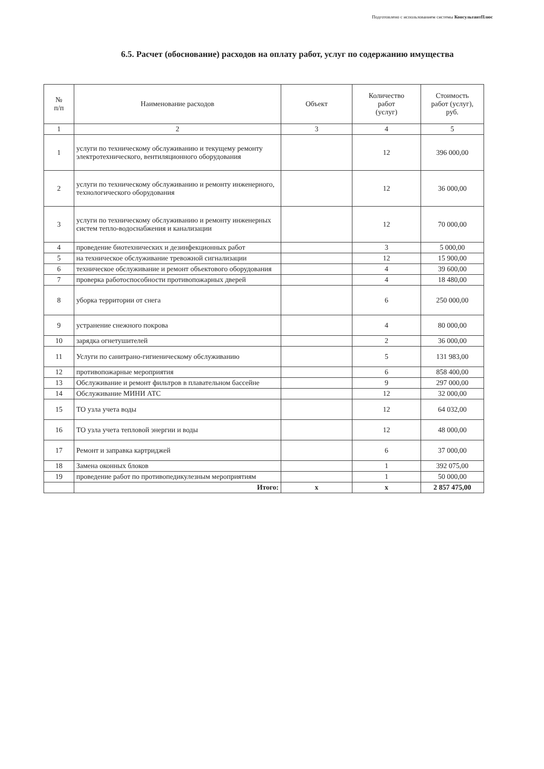Подготовлено с использованием системы КонсультантПлюс
6.5. Расчет (обоснование) расходов на оплату работ, услуг по содержанию имущества
| № п/п | Наименование расходов | Объект | Количество работ (услуг) | Стоимость работ (услуг), руб. |
| --- | --- | --- | --- | --- |
| 1 | 2 | 3 | 4 | 5 |
| 1 | услуги по техническому обслуживанию и текущему ремонту электротехнического, вентиляционного оборудования | | 12 | 396 000,00 |
| 2 | услуги по техническому обслуживанию и ремонту инженерного, технологического оборудования | | 12 | 36 000,00 |
| 3 | услуги по техническому обслуживанию и ремонту инженерных систем тепло-водоснабжения и канализации | | 12 | 70 000,00 |
| 4 | проведение биотехнических и дезинфекционных работ | | 3 | 5 000,00 |
| 5 | на техническое обслуживание тревожной сигнализации | | 12 | 15 900,00 |
| 6 | техническое обслуживание и ремонт объектового оборудования | | 4 | 39 600,00 |
| 7 | проверка работоспособности противопожарных дверей | | 4 | 18 480,00 |
| 8 | уборка территории от снега | | 6 | 250 000,00 |
| 9 | устранение снежного покрова | | 4 | 80 000,00 |
| 10 | зарядка огнетушителей | | 2 | 36 000,00 |
| 11 | Услуги по санитрано-гигиеническому обслуживанию | | 5 | 131 983,00 |
| 12 | противопожарные мероприятия | | 6 | 858 400,00 |
| 13 | Обслуживание и ремонт фильтров в плавательном бассейне | | 9 | 297 000,00 |
| 14 | Обслуживание МИНИ АТС | | 12 | 32 000,00 |
| 15 | ТО узла учета воды | | 12 | 64 032,00 |
| 16 | ТО узла учета тепловой энергии и воды | | 12 | 48 000,00 |
| 17 | Ремонт и заправка картриджей | | 6 | 37 000,00 |
| 18 | Замена оконных блоков | | 1 | 392 075,00 |
| 19 | проведение работ по противопедикулезным мероприятиям | | 1 | 50 000,00 |
| | Итого: | х | х | 2 857 475,00 |